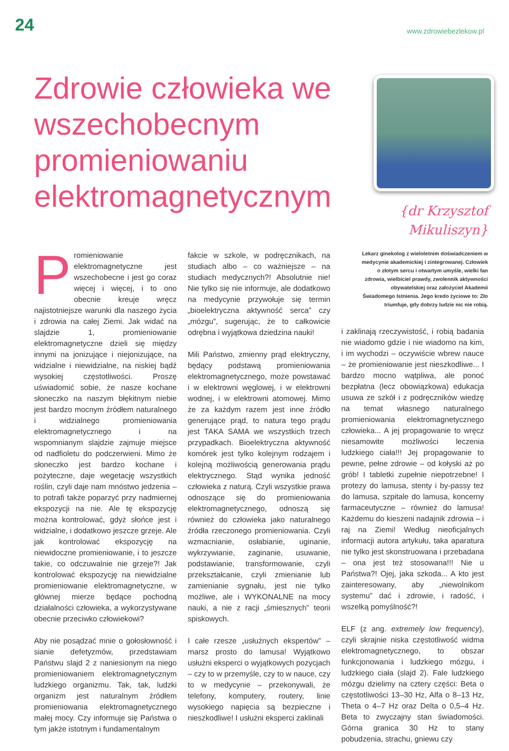24
www.zdrowiebezlekow.pl
Zdrowie człowieka we wszechobecnym promieniowaniu elektromagnetycznym
{dr Krzysztof Mikuliszyn}
Lekarz ginekolog z wieloletnim doświadczeniem w medycynie akademickiej i zintegrowanej. Człowiek o złotym sercu i otwartym umyśle, wielki fan zdrowia, wielbiciel prawdy, zwolennik aktywności obywatelskiej oraz założyciel Akademii Świadomego Istnienia. Jego kredo życiowe to: Zło triumfuje, gdy dobrzy ludzie nic nie robią.
Promieniowanie elektromagnetyczne jest wszechobecne i jest go coraz więcej i więcej, i to ono obecnie kreuje wręcz najistotniejsze warunki dla naszego życia i zdrowia na całej Ziemi. Jak widać na slajdzie 1, promieniowanie elektromagnetyczne dzieli się między innymi na jonizujące i niejonizujące, na widzialne i niewidzialne, na niskiej bądź wysokiej częstotliwości. Proszę uświadomić sobie, że nasze kochane słoneczko na naszym błękitnym niebie jest bardzo mocnym źródłem naturalnego i widzialnego promieniowania elektromagnetycznego i na wspomnianym slajdzie zajmuje miejsce od nadfioletu do podczerwieni. Mimo że słoneczko jest bardzo kochane i pożyteczne, daje wegetację wszystkich roślin, czyli daje nam mnóstwo jedzenia – to potrafi także poparzyć przy nadmiernej ekspozycji na nie. Ale tę ekspozycję można kontrolować, gdyż słońce jest i widzialne, i dodatkowo jeszcze grzeje. Ale jak kontrolować ekspozycję na niewidoczne promieniowanie, i to jeszcze takie, co odczuwalnie nie grzeje?! Jak kontrolować ekspozycję na niewidzialne promieniowanie elektromagnetyczne, w głównej mierze będące pochodną działalności człowieka, a wykorzystywane obecnie przeciwko człowiekowi?
Aby nie posądzać mnie o gołosłowność i sianie defetyzmów, przedstawiam Państwu slajd 2 z naniesionym na niego promieniowaniem elektromagnetycznym ludzkiego organizmu. Tak, tak, ludzki organizm jest naturalnym źródłem promieniowania elektromagnetycznego małej mocy. Czy informuje się Państwa o tym jakże istotnym i fundamentalnym
fakcie w szkole, w podręcznikach, na studiach albo – co ważniejsze – na studiach medycznych?! Absolutnie nie! Nie tylko się nie informuje, ale dodatkowo na medycynie przywołuje się termin „bioelektryczna aktywność serca” czy „mózgu”, sugerując, że to całkowicie odrębna i wyjątkowa dziedzina nauki!
Mili Państwo, zmienny prąd elektryczny, będący podstawą promieniowania elektromagnetycznego, może powstawać i w elektrowni węglowej, i w elektrowni wodnej, i w elektrowni atomowej. Mimo że za każdym razem jest inne źródło generujące prąd, to natura tego prądu jest TAKA SAMA we wszystkich trzech przypadkach. Bioelektryczna aktywność komórek jest tylko kolejnym rodzajem i kolejną możliwością generowania prądu elektrycznego. Stąd wynika jedność człowieka z naturą. Czyli wszystkie prawa odnoszące się do promieniowania elektromagnetycznego, odnoszą się również do człowieka jako naturalnego źródła rzeczonego promieniowania. Czyli wzmacnianie, osłabianie, uginanie, wykrzywianie, zaginanie, usuwanie, podstawianie, transformowanie, czyli przekształcanie, czyli zmienianie lub zamienianie sygnału, jest nie tylko możliwe, ale i WYKONALNE na mocy nauki, a nie z racji „śmiesznych” teorii spiskowych.
I całe rzesze „usłużnych ekspertów” – marsz prosto do lamusa! Wyjątkowo usłużni eksperci o wyjątkowych pozycjach – czy to w przemyśle, czy to w nauce, czy to w medycynie – przekonywali, że telefony, komputery, routery, linie wysokiego napięcia są bezpieczne i nieszkodliwe! I usłużni eksperci zaklinali
i zaklinają rzeczywistość, i robią badania nie wiadomo gdzie i nie wiadomo na kim, i im wychodzi – oczywiście wbrew nauce – że promieniowanie jest nieszkodliwe... I bardzo mocno wątpliwa, ale ponoć bezpłatna (lecz obowiązkowa) edukacja usuwa ze szkół i z podręczników wiedzę na temat własnego naturalnego promieniowania elektromagnetycznego człowieka... A jej propagowanie to wręcz niesamowite możliwości leczenia ludzkiego ciała!!! Jej propagowanie to pewne, pełne zdrowie – od kołyski aż po grób! I tabletki zupełnie niepotrzebne! I protezy do lamusa, stenty i by-passy też do lamusa, szpitale do lamusa, koncerny farmaceutyczne – również do lamusa! Każdemu do kieszeni nadajnik zdrowia – i raj na Ziemi! Według nieoficjalnych informacji autora artykułu, taka aparatura nie tylko jest skonstruowana i przebadana – ona jest też stosowana!!! Nie u Państwa?! Ojej, jaka szkoda... A kto jest zainteresowany, aby „niewolnikom systemu” dać i zdrowie, i radość, i wszelką pomyślność?!
ELF (z ang. extremely low frequency), czyli skrajnie niska częstotliwość widma elektromagnetycznego, to obszar funkcjonowania i ludzkiego mózgu, i ludzkiego ciała (slajd 2). Fale ludzkiego mózgu dzielimy na cztery części: Beta o częstotliwości 13–30 Hz, Alfa o 8–13 Hz, Theta o 4–7 Hz oraz Delta o 0,5–4 Hz. Beta to zwyczajny stan świadomości. Górna granica 30 Hz to stany pobudzenia, strachu, gniewu czy